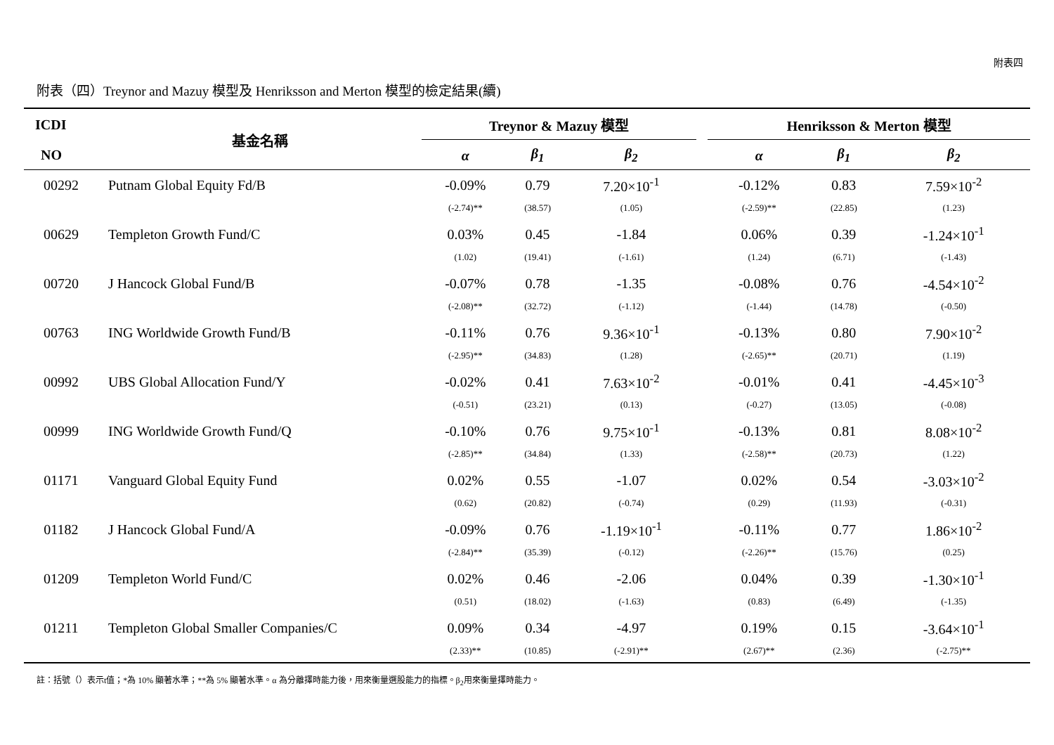附表四
附表（四）Treynor and Mazuy 模型及 Henriksson and Merton 模型的檢定結果(續)
| ICDI | 基金名稱 | Treynor & Mazuy 模型 | | | | Henriksson & Merton 模型 | | |
| --- | --- | --- | --- | --- | --- | --- | --- | --- |
| NO | | α | β<sub>1</sub> | β<sub>2</sub> | | α | β<sub>1</sub> | β<sub>2</sub> |
| 00292 | Putnam Global Equity Fd/B | -0.09% | 0.79 | 7.20×10<sup>-1</sup> | | -0.12% | 0.83 | 7.59×10<sup>-2</sup> |
| | | (-2.74)** | (38.57) | (1.05) | | (-2.59)** | (22.85) | (1.23) |
| 00629 | Templeton Growth Fund/C | 0.03% | 0.45 | -1.84 | | 0.06% | 0.39 | -1.24×10<sup>-1</sup> |
| | | (1.02) | (19.41) | (-1.61) | | (1.24) | (6.71) | (-1.43) |
| 00720 | J Hancock Global Fund/B | -0.07% | 0.78 | -1.35 | | -0.08% | 0.76 | -4.54×10<sup>-2</sup> |
| | | (-2.08)** | (32.72) | (-1.12) | | (-1.44) | (14.78) | (-0.50) |
| 00763 | ING Worldwide Growth Fund/B | -0.11% | 0.76 | 9.36×10<sup>-1</sup> | | -0.13% | 0.80 | 7.90×10<sup>-2</sup> |
| | | (-2.95)** | (34.83) | (1.28) | | (-2.65)** | (20.71) | (1.19) |
| 00992 | UBS Global Allocation Fund/Y | -0.02% | 0.41 | 7.63×10<sup>-2</sup> | | -0.01% | 0.41 | -4.45×10<sup>-3</sup> |
| | | (-0.51) | (23.21) | (0.13) | | (-0.27) | (13.05) | (-0.08) |
| 00999 | ING Worldwide Growth Fund/Q | -0.10% | 0.76 | 9.75×10<sup>-1</sup> | | -0.13% | 0.81 | 8.08×10<sup>-2</sup> |
| | | (-2.85)** | (34.84) | (1.33) | | (-2.58)** | (20.73) | (1.22) |
| 01171 | Vanguard Global Equity Fund | 0.02% | 0.55 | -1.07 | | 0.02% | 0.54 | -3.03×10<sup>-2</sup> |
| | | (0.62) | (20.82) | (-0.74) | | (0.29) | (11.93) | (-0.31) |
| 01182 | J Hancock Global Fund/A | -0.09% | 0.76 | -1.19×10<sup>-1</sup> | | -0.11% | 0.77 | 1.86×10<sup>-2</sup> |
| | | (-2.84)** | (35.39) | (-0.12) | | (-2.26)** | (15.76) | (0.25) |
| 01209 | Templeton World Fund/C | 0.02% | 0.46 | -2.06 | | 0.04% | 0.39 | -1.30×10<sup>-1</sup> |
| | | (0.51) | (18.02) | (-1.63) | | (0.83) | (6.49) | (-1.35) |
| 01211 | Templeton Global Smaller Companies/C | 0.09% | 0.34 | -4.97 | | 0.19% | 0.15 | -3.64×10<sup>-1</sup> |
| | | (2.33)** | (10.85) | (-2.91)** | | (2.67)** | (2.36) | (-2.75)** |
註：括號（）表示t值；*為 10% 顯著水準；**為 5% 顯著水準。α 為分離擇時能力後，用來衡量選股能力的指標。β<sub>2</sub>用來衡量擇時能力。